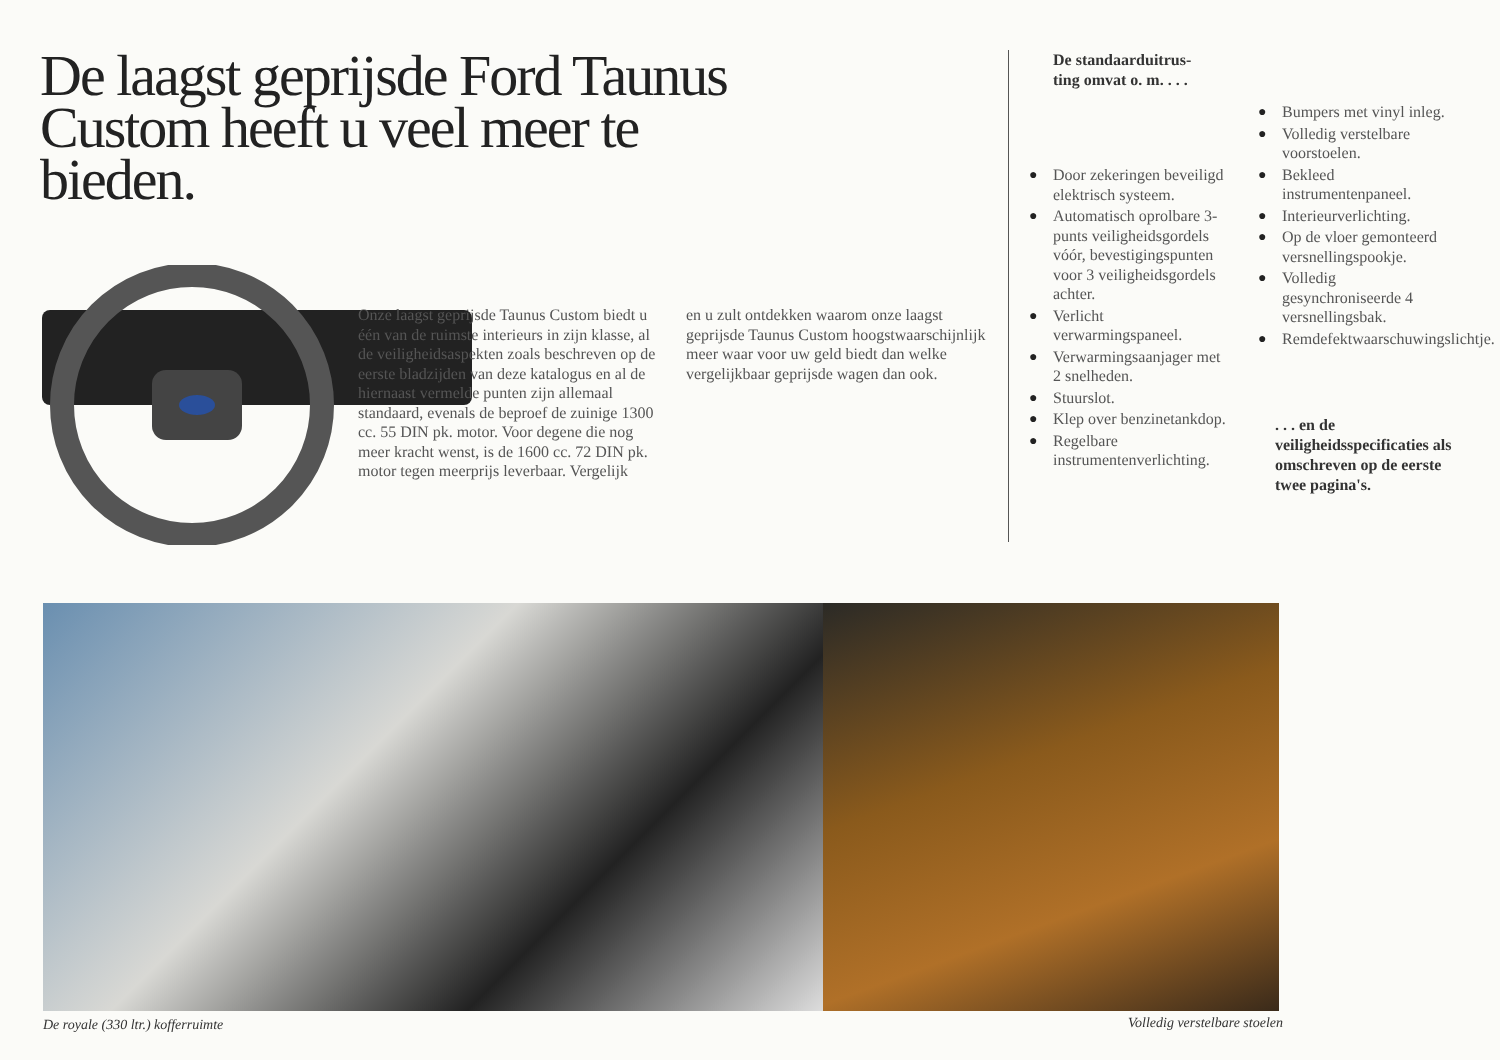De laagst geprijsde Ford Taunus Custom heeft u veel meer te bieden.
Onze laagst geprijsde Taunus Custom biedt u één van de ruimste interieurs in zijn klasse, al de veiligheidsaspekten zoals beschreven op de eerste bladzijden van deze katalogus en al de hiernaast vermelde punten zijn allemaal standaard, evenals de beproef de zuinige 1300 cc. 55 DIN pk. motor. Voor degene die nog meer kracht wenst, is de 1600 cc. 72 DIN pk. motor tegen meerprijs leverbaar. Vergelijk
en u zult ontdekken waarom onze laagst geprijsde Taunus Custom hoogstwaarschijnlijk meer waar voor uw geld biedt dan welke vergelijkbaar geprijsde wagen dan ook.
De standaarduitrus-
ting omvat o. m. . . .
● Door zekeringen beveiligd elektrisch systeem.
● Automatisch oprolbare 3-punts veiligheidsgordels vóór, bevestigingspunten voor 3 veiligheidsgordels achter.
● Verlicht verwarmingspaneel.
● Verwarmingsaanjager met 2 snelheden.
● Stuurslot.
● Klep over benzinetankdop.
● Regelbare instrumentenverlichting.
● Bumpers met vinyl inleg.
● Volledig verstelbare voorstoelen.
● Bekleed instrumentenpaneel.
● Interieurverlichting.
● Op de vloer gemonteerd versnellingspookje.
● Volledig gesynchroniseerde 4 versnellingsbak.
● Remdefektwaarschuwingslichtje.
. . . en de veiligheidsspecificaties als omschreven op de eerste twee pagina's.
De royale (330 ltr.) kofferruimte
Volledig verstelbare stoelen